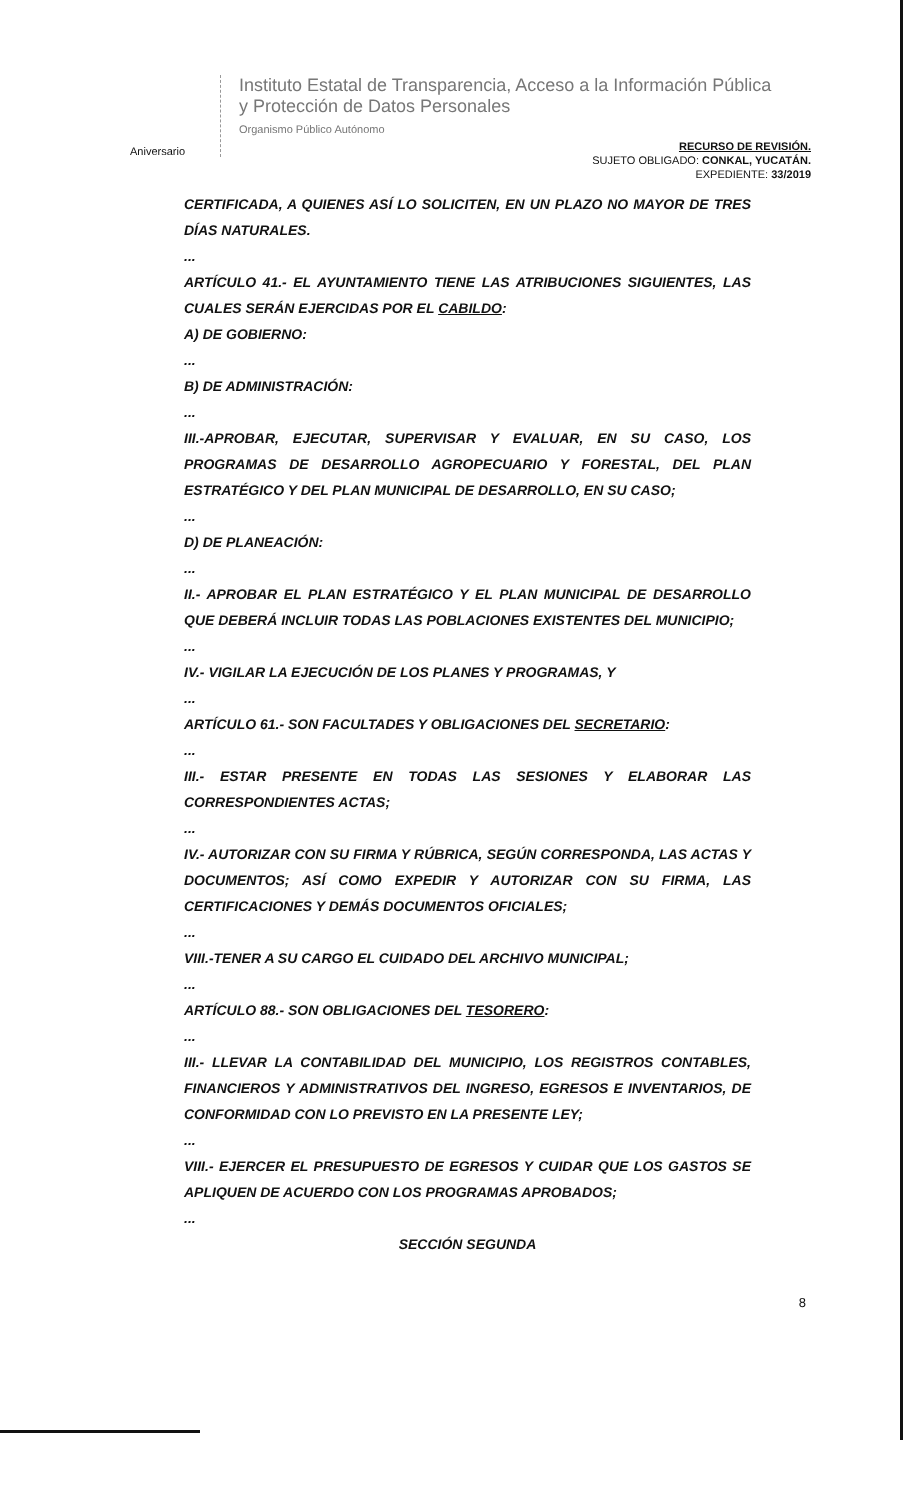Aniversario
Instituto Estatal de Transparencia, Acceso a la Información Pública
y Protección de Datos Personales
Organismo Público Autónomo
RECURSO DE REVISIÓN.
SUJETO OBLIGADO: CONKAL, YUCATÁN.
EXPEDIENTE: 33/2019
CERTIFICADA, A QUIENES ASÍ LO SOLICITEN, EN UN PLAZO NO MAYOR DE TRES DÍAS NATURALES.
...
ARTÍCULO 41.- EL AYUNTAMIENTO TIENE LAS ATRIBUCIONES SIGUIENTES, LAS CUALES SERÁN EJERCIDAS POR EL CABILDO:
A) DE GOBIERNO:
...
B) DE ADMINISTRACIÓN:
...
III.-APROBAR, EJECUTAR, SUPERVISAR Y EVALUAR, EN SU CASO, LOS PROGRAMAS DE DESARROLLO AGROPECUARIO Y FORESTAL, DEL PLAN ESTRATÉGICO Y DEL PLAN MUNICIPAL DE DESARROLLO, EN SU CASO;
...
D) DE PLANEACIÓN:
...
II.- APROBAR EL PLAN ESTRATÉGICO Y EL PLAN MUNICIPAL DE DESARROLLO QUE DEBERÁ INCLUIR TODAS LAS POBLACIONES EXISTENTES DEL MUNICIPIO;
...
IV.- VIGILAR LA EJECUCIÓN DE LOS PLANES Y PROGRAMAS, Y
...
ARTÍCULO 61.- SON FACULTADES Y OBLIGACIONES DEL SECRETARIO:
...
III.- ESTAR PRESENTE EN TODAS LAS SESIONES Y ELABORAR LAS CORRESPONDIENTES ACTAS;
...
IV.- AUTORIZAR CON SU FIRMA Y RÚBRICA, SEGÚN CORRESPONDA, LAS ACTAS Y DOCUMENTOS; ASÍ COMO EXPEDIR Y AUTORIZAR CON SU FIRMA, LAS CERTIFICACIONES Y DEMÁS DOCUMENTOS OFICIALES;
...
VIII.-TENER A SU CARGO EL CUIDADO DEL ARCHIVO MUNICIPAL;
...
ARTÍCULO 88.- SON OBLIGACIONES DEL TESORERO:
...
III.- LLEVAR LA CONTABILIDAD DEL MUNICIPIO, LOS REGISTROS CONTABLES, FINANCIEROS Y ADMINISTRATIVOS DEL INGRESO, EGRESOS E INVENTARIOS, DE CONFORMIDAD CON LO PREVISTO EN LA PRESENTE LEY;
...
VIII.- EJERCER EL PRESUPUESTO DE EGRESOS Y CUIDAR QUE LOS GASTOS SE APLIQUEN DE ACUERDO CON LOS PROGRAMAS APROBADOS;
...
SECCIÓN SEGUNDA
8